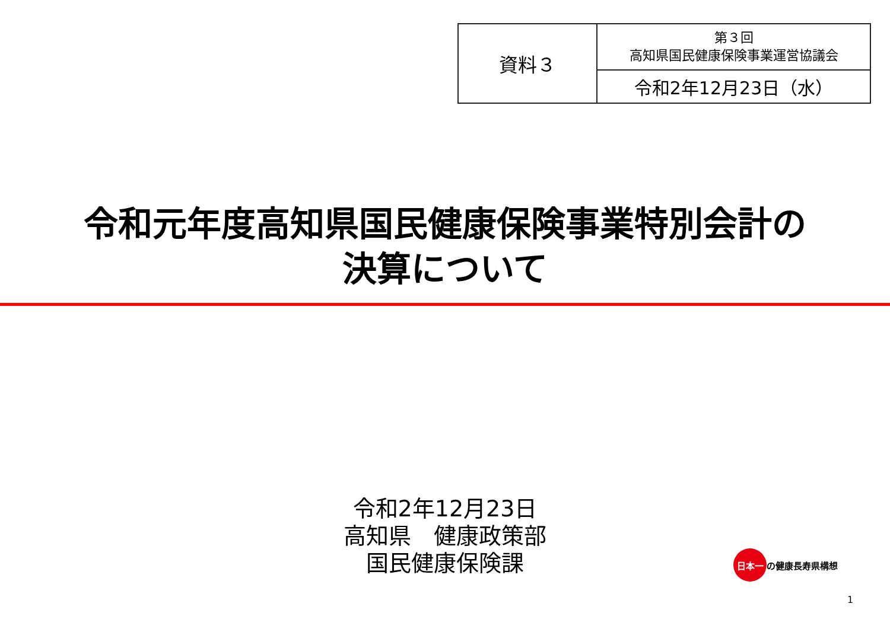| 資料３ | 第３回 高知県国民健康保険事業運営協議会 |
| | 令和2年12月23日（水） |
令和元年度高知県国民健康保険事業特別会計の
決算について
令和2年12月23日
高知県　健康政策部
国民健康保険課
日本一 の健康長寿県構想
1